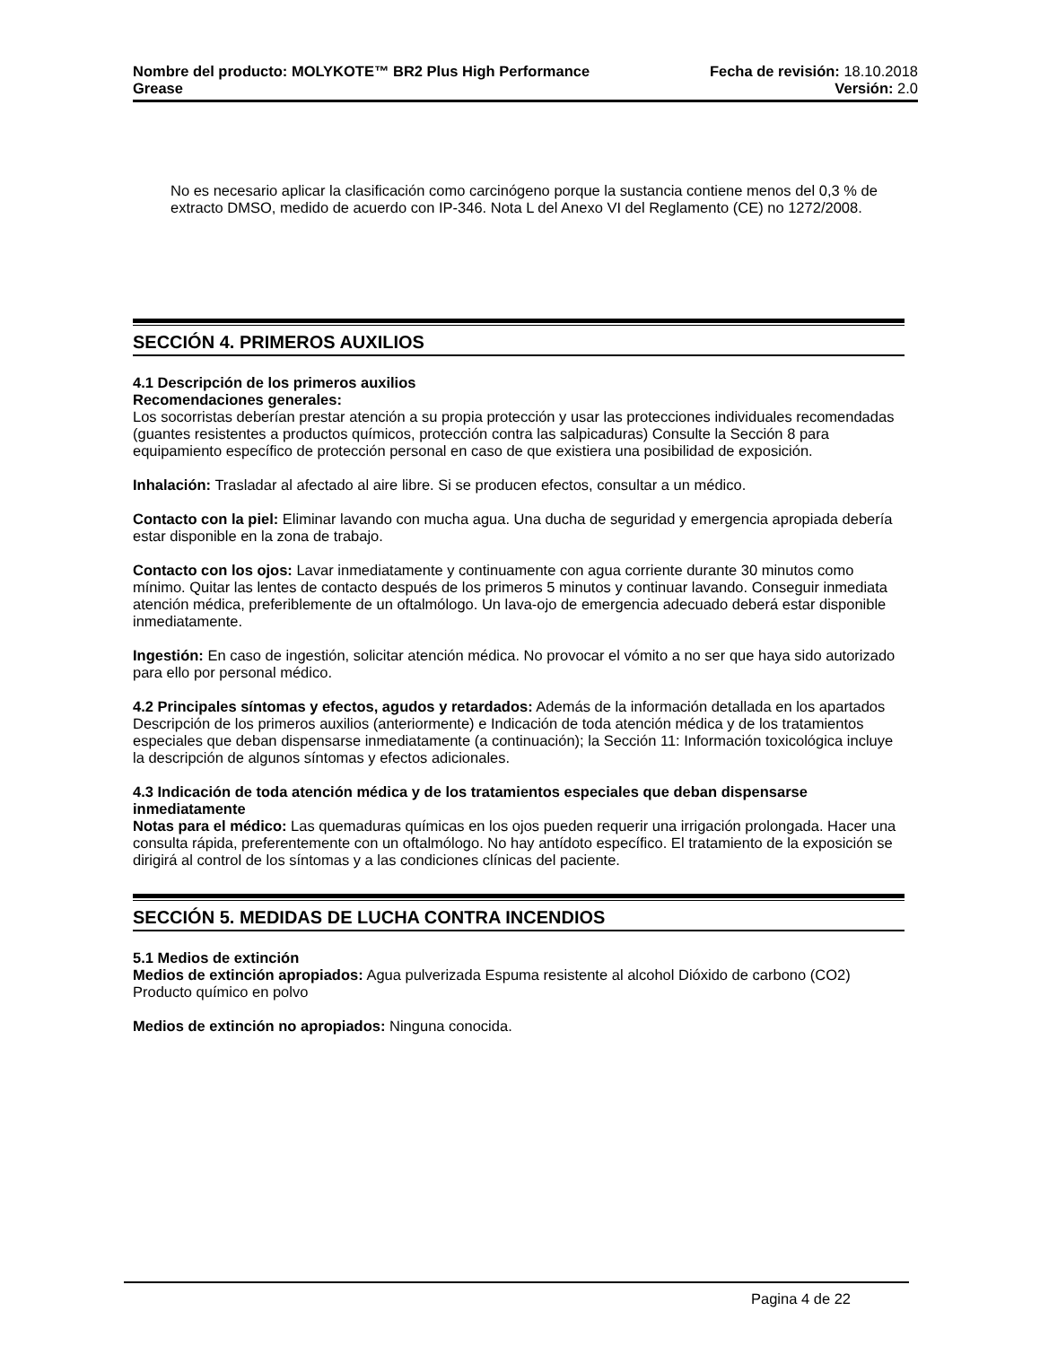Nombre del producto: MOLYKOTE™ BR2 Plus High Performance
Grease
Fecha de revisión: 18.10.2018
Versión: 2.0
No es necesario aplicar la clasificación como carcinógeno porque la sustancia contiene menos del 0,3 % de extracto DMSO, medido de acuerdo con IP-346. Nota L del Anexo VI del Reglamento (CE) no 1272/2008.
SECCIÓN 4. PRIMEROS AUXILIOS
4.1 Descripción de los primeros auxilios
Recomendaciones generales:
Los socorristas deberían prestar atención a su propia protección y usar las protecciones individuales recomendadas (guantes resistentes a productos químicos, protección contra las salpicaduras) Consulte la Sección 8 para equipamiento específico de protección personal en caso de que existiera una posibilidad de exposición.
Inhalación: Trasladar al afectado al aire libre. Si se producen efectos, consultar a un médico.
Contacto con la piel: Eliminar lavando con mucha agua. Una ducha de seguridad y emergencia apropiada debería estar disponible en la zona de trabajo.
Contacto con los ojos: Lavar inmediatamente y continuamente con agua corriente durante 30 minutos como mínimo. Quitar las lentes de contacto después de los primeros 5 minutos y continuar lavando. Conseguir inmediata atención médica, preferiblemente de un oftalmólogo. Un lava-ojo de emergencia adecuado deberá estar disponible inmediatamente.
Ingestión: En caso de ingestión, solicitar atención médica. No provocar el vómito a no ser que haya sido autorizado para ello por personal médico.
4.2 Principales síntomas y efectos, agudos y retardados: Además de la información detallada en los apartados Descripción de los primeros auxilios (anteriormente) e Indicación de toda atención médica y de los tratamientos especiales que deban dispensarse inmediatamente (a continuación); la Sección 11: Información toxicológica incluye la descripción de algunos síntomas y efectos adicionales.
4.3 Indicación de toda atención médica y de los tratamientos especiales que deban dispensarse inmediatamente
Notas para el médico: Las quemaduras químicas en los ojos pueden requerir una irrigación prolongada. Hacer una consulta rápida, preferentemente con un oftalmólogo. No hay antídoto específico. El tratamiento de la exposición se dirigirá al control de los síntomas y a las condiciones clínicas del paciente.
SECCIÓN 5. MEDIDAS DE LUCHA CONTRA INCENDIOS
5.1 Medios de extinción
Medios de extinción apropiados: Agua pulverizada Espuma resistente al alcohol Dióxido de carbono (CO2) Producto químico en polvo
Medios de extinción no apropiados: Ninguna conocida.
Pagina 4 de 22